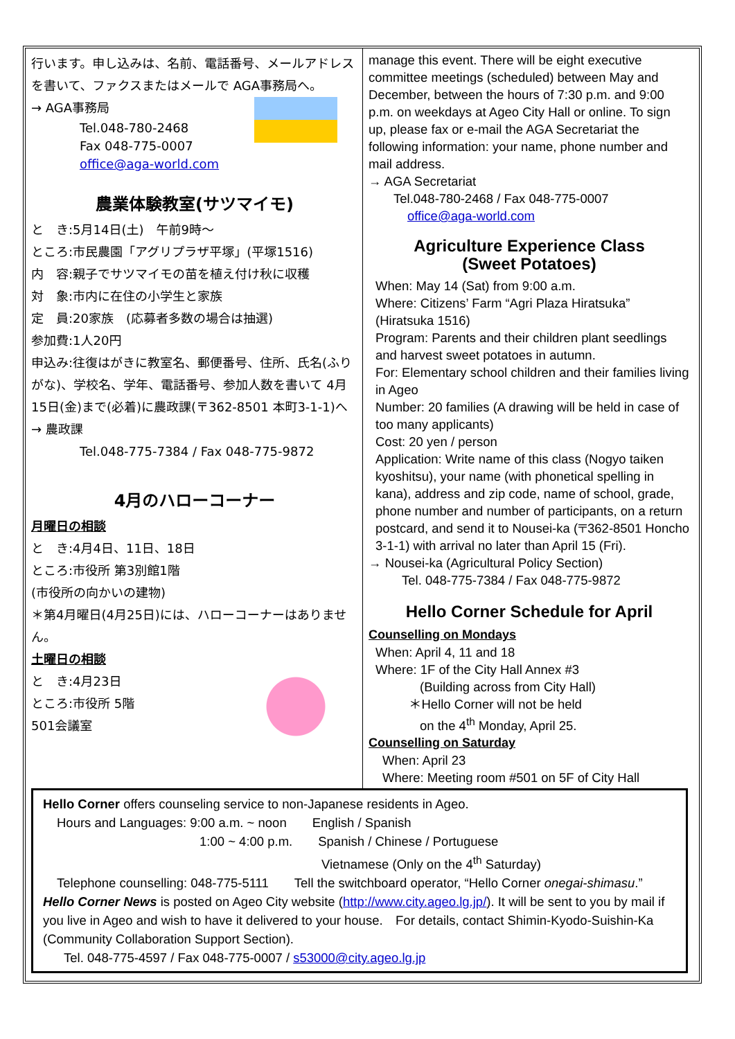行います。申し込みは、名前、電話番号、メールアドレスを書いて、ファクスまたはメールで AGA事務局へ。
→ AGA事務局
Tel.048-780-2468
Fax 048-775-0007
office@aga-world.com
農業体験教室(サツマイモ)
と　き:5月14日(土)　午前9時～
ところ:市民農園「アグリプラザ平塚」(平塚1516)
内　容:親子でサツマイモの苗を植え付け秋に収穫
対　象:市内に在住の小学生と家族
定　員:20家族　(応募者多数の場合は抽選)
参加費:1人20円
申込み:往復はがきに教室名、郵便番号、住所、氏名(ふりがな)、学校名、学年、電話番号、参加人数を書いて 4月15日(金)まで(必着)に農政課(〒362-8501 本町3-1-1)へ
→ 農政課
Tel.048-775-7384 / Fax 048-775-9872
4月のハローコーナー
月曜日の相談
と　き:4月4日、11日、18日
ところ:市役所 第3別館1階
(市役所の向かいの建物)
＊第4月曜日(4月25日)には、ハローコーナーはありません。
土曜日の相談
と　き:4月23日
ところ:市役所 5階
501会議室
manage this event. There will be eight executive committee meetings (scheduled) between May and December, between the hours of 7:30 p.m. and 9:00 p.m. on weekdays at Ageo City Hall or online. To sign up, please fax or e-mail the AGA Secretariat the following information: your name, phone number and mail address.
→ AGA Secretariat
Tel.048-780-2468 / Fax 048-775-0007
office@aga-world.com
Agriculture Experience Class
(Sweet Potatoes)
When: May 14 (Sat) from 9:00 a.m.
Where: Citizens’ Farm “Agri Plaza Hiratsuka” (Hiratsuka 1516)
Program: Parents and their children plant seedlings and harvest sweet potatoes in autumn.
For: Elementary school children and their families living in Ageo
Number: 20 families (A drawing will be held in case of too many applicants)
Cost: 20 yen / person
Application: Write name of this class (Nogyo taiken kyoshitsu), your name (with phonetical spelling in kana), address and zip code, name of school, grade, phone number and number of participants, on a return postcard, and send it to Nousei-ka (〒362-8501 Honcho 3-1-1) with arrival no later than April 15 (Fri).
→ Nousei-ka (Agricultural Policy Section)
Tel. 048-775-7384 / Fax 048-775-9872
Hello Corner Schedule for April
Counselling on Mondays
When: April 4, 11 and 18
Where: 1F of the City Hall Annex #3
(Building across from City Hall)
＊Hello Corner will not be held
on the 4<sup>th</sup> Monday, April 25.
Counselling on Saturday
When: April 23
Where: Meeting room #501 on 5F of City Hall
Hello Corner offers counseling service to non-Japanese residents in Ageo.
Hours and Languages: 9:00 a.m. ~ noon　　English / Spanish
1:00 ~ 4:00 p.m.　　Spanish / Chinese / Portuguese
Vietnamese (Only on the 4<sup>th</sup> Saturday)
Telephone counselling: 048-775-5111　　Tell the switchboard operator, “Hello Corner onegai-shimasu.”
Hello Corner News is posted on Ageo City website (http://www.city.ageo.lg.jp/). It will be sent to you by mail if you live in Ageo and wish to have it delivered to your house.　For details, contact Shimin-Kyodo-Suishin-Ka (Community Collaboration Support Section).
Tel. 048-775-4597 / Fax 048-775-0007 / s53000@city.ageo.lg.jp